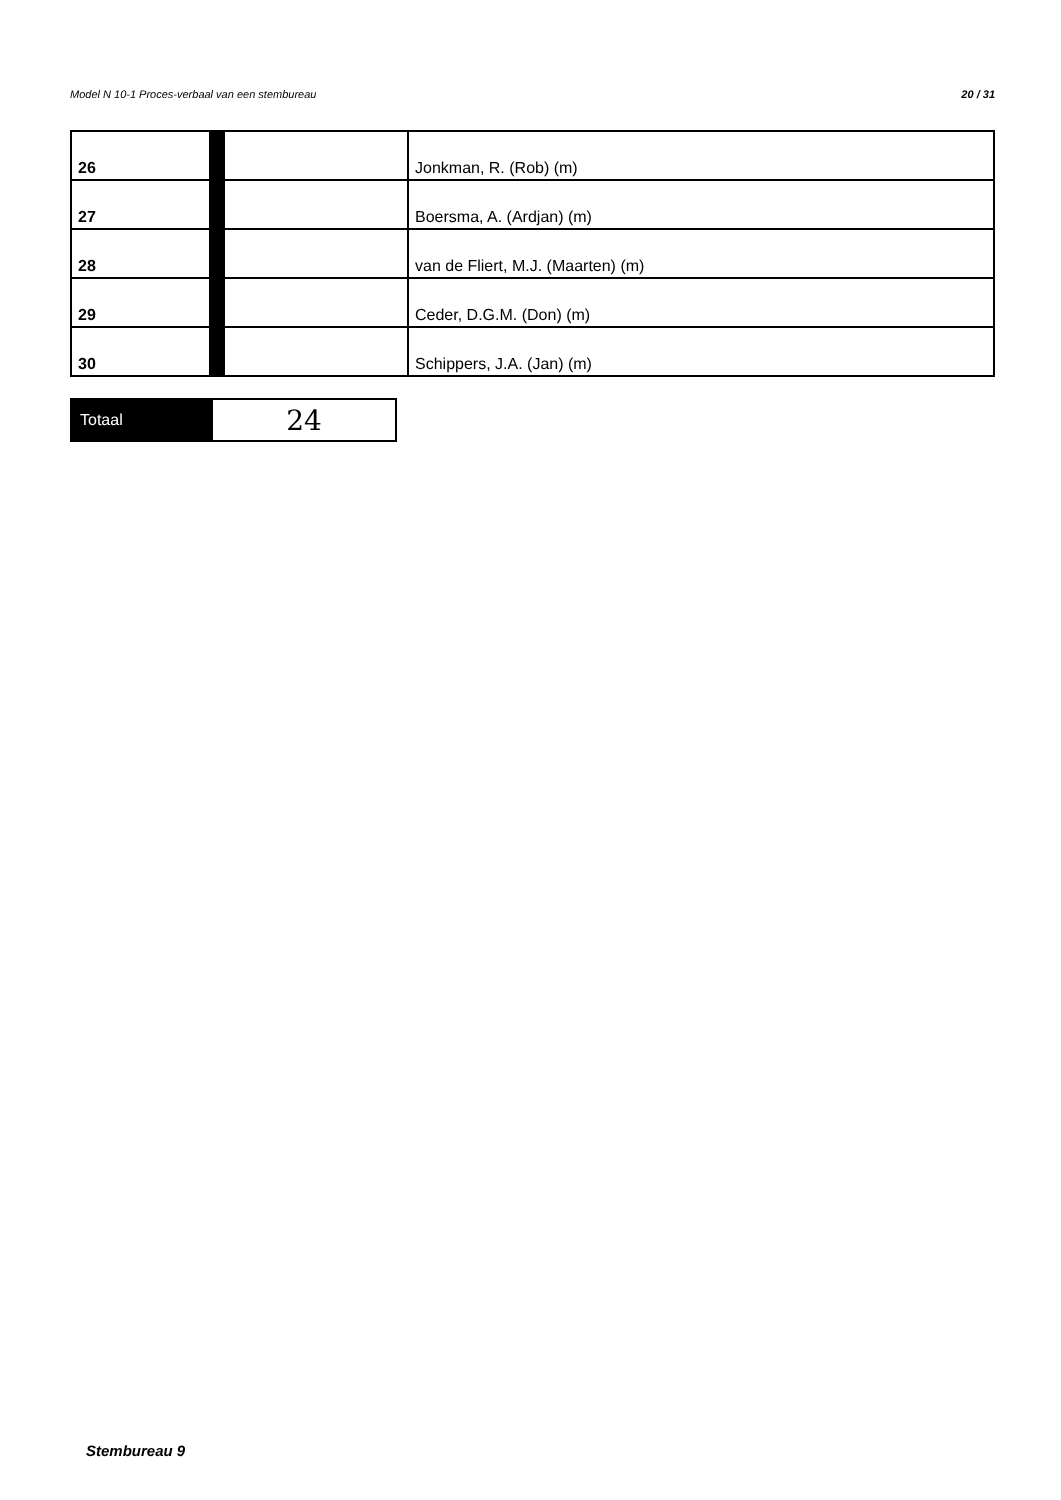20 / 31 Model N 10-1 Proces-verbaal van een stembureau
| 26 | | | Jonkman, R. (Rob) (m) |
| 27 | | | Boersma, A. (Ardjan) (m) |
| 28 | | | van de Fliert, M.J. (Maarten) (m) |
| 29 | | | Ceder, D.G.M. (Don) (m) |
| 30 | | | Schippers, J.A. (Jan) (m) |
| Totaal | 24 |
Stembureau 9